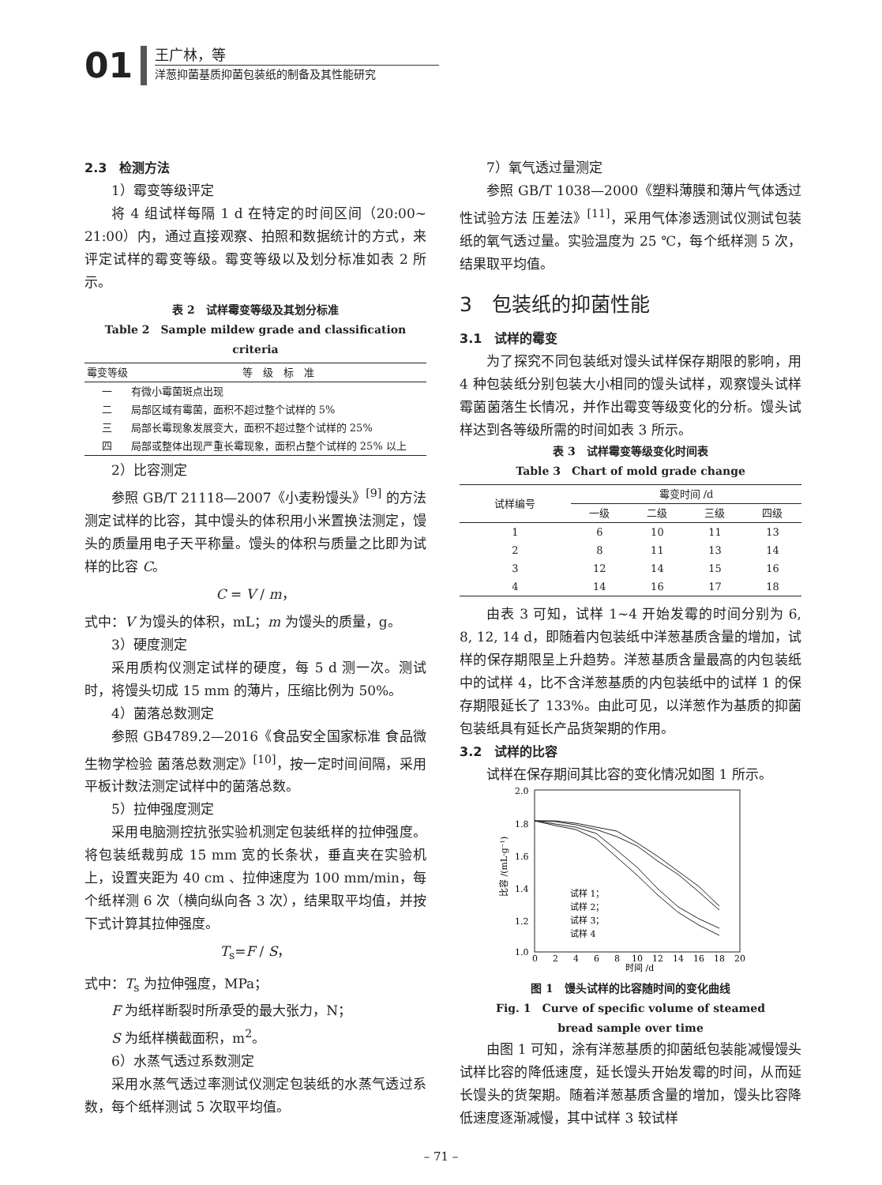01
王广林，等
洋葱抑菌基质抑菌包装纸的制备及其性能研究
2.3　检测方法
1）霉变等级评定
将 4 组试样每隔 1 d 在特定的时间区间（20:00~ 21:00）内，通过直接观察、拍照和数据统计的方式，来评定试样的霉变等级。霉变等级以及划分标准如表 2 所示。
表 2　试样霉变等级及其划分标准
Table 2　Sample mildew grade and classification criteria
| 霉变等级 | 等 级 标 准 |
| --- | --- |
| 一 | 有微小霉菌斑点出现 |
| 二 | 局部区域有霉菌，面积不超过整个试样的 5% |
| 三 | 局部长霉现象发展变大，面积不超过整个试样的 25% |
| 四 | 局部或整体出现严重长霉现象，面积占整个试样的 25% 以上 |
2）比容测定
参照 GB/T 21118—2007《小麦粉馒头》<sup>[9]</sup> 的方法测定试样的比容，其中馒头的体积用小米置换法测定，馒头的质量用电子天平称量。馒头的体积与质量之比即为试样的比容 C。
C = V / m，
式中：V 为馒头的体积，mL；m 为馒头的质量，g。
3）硬度测定
采用质构仪测定试样的硬度，每 5 d 测一次。测试时，将馒头切成 15 mm 的薄片，压缩比例为 50%。
4）菌落总数测定
参照 GB4789.2—2016《食品安全国家标准 食品微生物学检验 菌落总数测定》<sup>[10]</sup>，按一定时间间隔，采用平板计数法测定试样中的菌落总数。
5）拉伸强度测定
采用电脑测控抗张实验机测定包装纸样的拉伸强度。将包装纸裁剪成 15 mm 宽的长条状，垂直夹在实验机上，设置夹距为 40 cm 、拉伸速度为 100 mm/min，每个纸样测 6 次（横向纵向各 3 次），结果取平均值，并按下式计算其拉伸强度。
T<sub>s</sub>=F / S，
式中：T<sub>s</sub> 为拉伸强度，MPa；
F 为纸样断裂时所承受的最大张力，N；
S 为纸样横截面积，m<sup>2</sup>。
6）水蒸气透过系数测定
采用水蒸气透过率测试仪测定包装纸的水蒸气透过系数，每个纸样测试 5 次取平均值。
7）氧气透过量测定
参照 GB/T 1038—2000《塑料薄膜和薄片气体透过性试验方法 压差法》<sup>[11]</sup>，采用气体渗透测试仪测试包装纸的氧气透过量。实验温度为 25 ℃，每个纸样测 5 次，结果取平均值。
3　包装纸的抑菌性能
3.1　试样的霉变
为了探究不同包装纸对馒头试样保存期限的影响，用 4 种包装纸分别包装大小相同的馒头试样，观察馒头试样霉菌菌落生长情况，并作出霉变等级变化的分析。馒头试样达到各等级所需的时间如表 3 所示。
表 3　试样霉变等级变化时间表
Table 3　Chart of mold grade change
| 试样编号 | 霉变时间 /d | | | |
| --- | --- | --- | --- | --- |
| | 一级 | 二级 | 三级 | 四级 |
| 1 | 6 | 10 | 11 | 13 |
| 2 | 8 | 11 | 13 | 14 |
| 3 | 12 | 14 | 15 | 16 |
| 4 | 14 | 16 | 17 | 18 |
由表 3 可知，试样 1~4 开始发霉的时间分别为 6, 8, 12, 14 d，即随着内包装纸中洋葱基质含量的增加，试样的保存期限呈上升趋势。洋葱基质含量最高的内包装纸中的试样 4，比不含洋葱基质的内包装纸中的试样 1 的保存期限延长了 133%。由此可见，以洋葱作为基质的抑菌包装纸具有延长产品货架期的作用。
3.2　试样的比容
试样在保存期间其比容的变化情况如图 1 所示。
2.0
1.8
1.6
1.4
1.2
1.0
0
2
4
6
8
10
12
14
16
18
20
时间 /d
比容 /(mL·g⁻¹)
试样 1；
试样 2；
试样 3；
试样 4
图 1　馒头试样的比容随时间的变化曲线
Fig. 1　Curve of specific volume of steamed
bread sample over time
由图 1 可知，涂有洋葱基质的抑菌纸包装能减慢馒头试样比容的降低速度，延长馒头开始发霉的时间，从而延长馒头的货架期。随着洋葱基质含量的增加，馒头比容降低速度逐渐减慢，其中试样 3 较试样
– 71 –